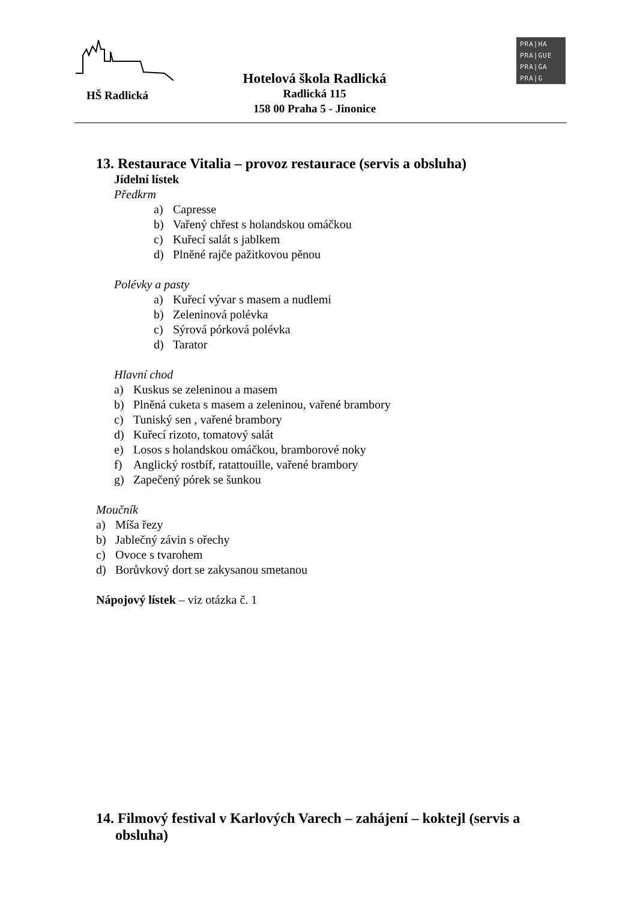HŠ Radlická
Hotelová škola Radlická
Radlická 115
158 00 Praha 5 - Jinonice
PRA|HA
PRA|GUE
PRA|GA
PRA|G
13. Restaurace Vitalia – provoz restaurace (servis a obsluha)
Jídelní lístek
Předkrm
a) Capresse
b) Vařený chřest s holandskou omáčkou
c) Kuřecí salát s jablkem
d) Plněné rajče pažitkovou pěnou
Polévky a pasty
a) Kuřecí vývar s masem a nudlemi
b) Zeleninová polévka
c) Sýrová pórková polévka
d) Tarator
Hlavní chod
a) Kuskus se zeleninou a masem
b) Plněná cuketa s masem a zeleninou, vařené brambory
c) Tuniský sen , vařené brambory
d) Kuřecí rizoto, tomatový salát
e) Losos s holandskou omáčkou, bramborové noky
f) Anglický rostbíf, ratattouille, vařené brambory
g) Zapečený pórek se šunkou
Moučník
a) Míša řezy
b) Jablečný závin s ořechy
c) Ovoce s tvarohem
d) Borůvkový dort se zakysanou smetanou
Nápojový lístek – viz otázka č. 1
14. Filmový festival v Karlových Varech – zahájení – koktejl (servis a obsluha)